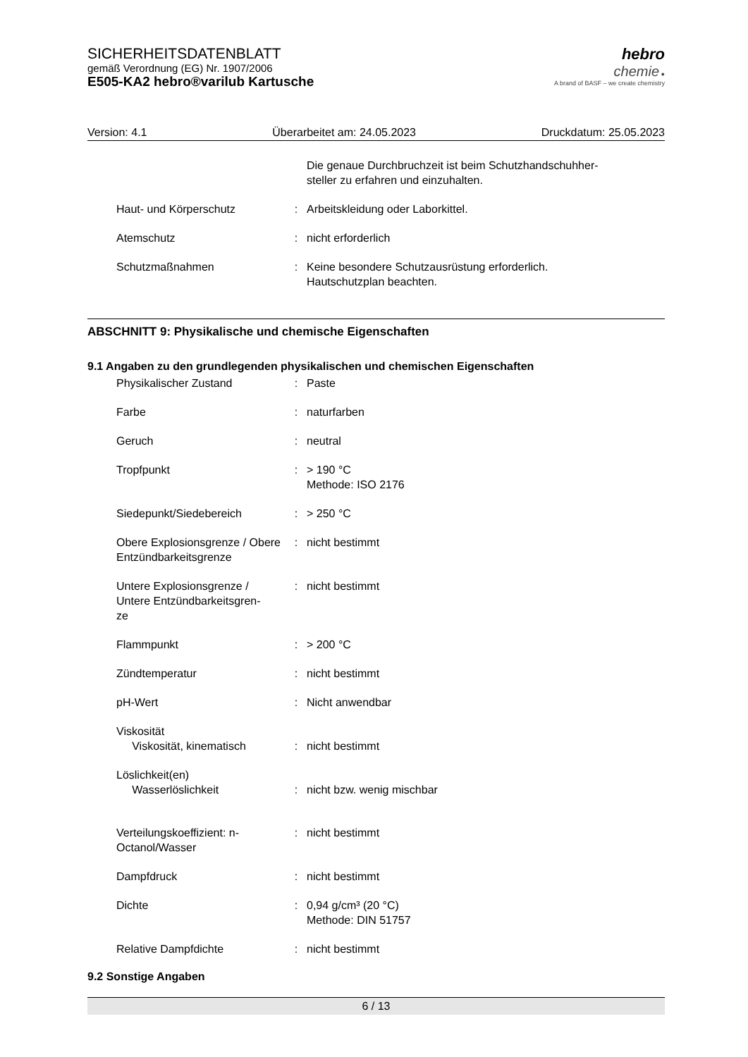SICHERHEITSDATENBLATT
gemäß Verordnung (EG) Nr. 1907/2006
E505-KA2 hebro®varilub Kartusche
hebro
chemie ●
A brand of BASF – we create chemistry
Version: 4.1 Überarbeitet am: 24.05.2023 Druckdatum: 25.05.2023
| | | Die genaue Durchbruchzeit ist beim Schutzhandschuhher- steller zu erfahren und einzuhalten. |
| Haut- und Körperschutz | : | Arbeitskleidung oder Laborkittel. |
| Atemschutz | : | nicht erforderlich |
| Schutzmaßnahmen | : | Keine besondere Schutzausrüstung erforderlich. Hautschutzplan beachten. |
ABSCHNITT 9: Physikalische und chemische Eigenschaften
9.1 Angaben zu den grundlegenden physikalischen und chemischen Eigenschaften
| Physikalischer Zustand | : | Paste |
| Farbe | : | naturfarben |
| Geruch | : | neutral |
| Tropfpunkt | : | > 190 °C Methode: ISO 2176 |
| Siedepunkt/Siedebereich | : | > 250 °C |
| Obere Explosionsgrenze / Obere Entzündbarkeitsgrenze | : | nicht bestimmt |
| Untere Explosionsgrenze / Untere Entzündbarkeitsgren- ze | : | nicht bestimmt |
| Flammpunkt | : | > 200 °C |
| Zündtemperatur | : | nicht bestimmt |
| pH-Wert | : | Nicht anwendbar |
| Viskosität Viskosität, kinematisch | : | nicht bestimmt |
| Löslichkeit(en) Wasserlöslichkeit | : | nicht bzw. wenig mischbar |
| Verteilungskoeffizient: n-Octanol/Wasser | : | nicht bestimmt |
| Dampfdruck | : | nicht bestimmt |
| Dichte | : | 0,94 g/cm³ (20 °C) Methode: DIN 51757 |
| Relative Dampfdichte | : | nicht bestimmt |
9.2 Sonstige Angaben
6 / 13